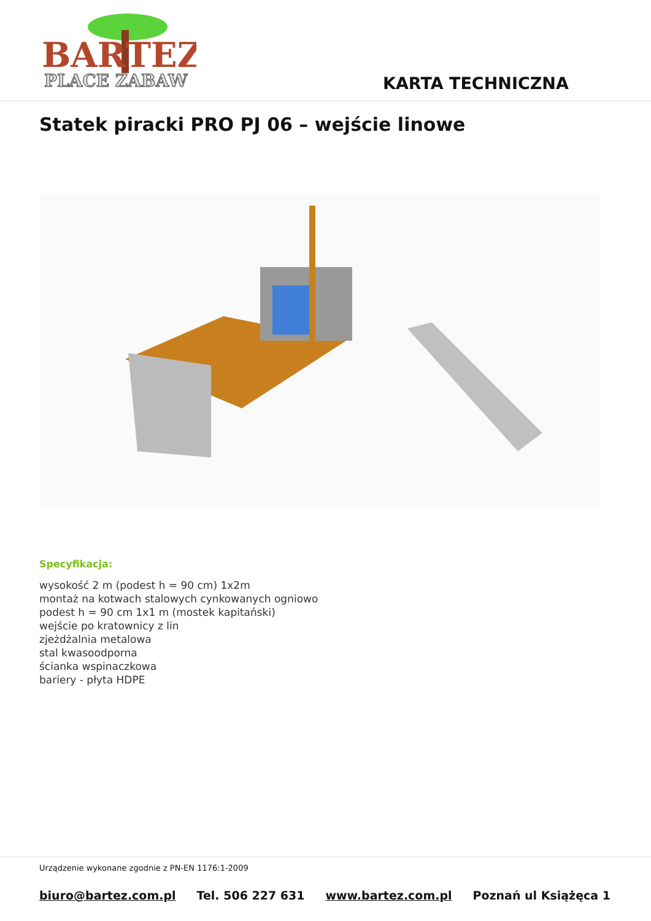BARTEZ
PLACE ZABAW
KARTA TECHNICZNA
Statek piracki PRO PJ 06 – wejście linowe
Specyfikacja:
wysokość 2 m (podest h = 90 cm) 1x2m
montaż na kotwach stalowych cynkowanych ogniowo
podest h = 90 cm 1x1 m (mostek kapitański)
wejście po kratownicy z lin
zjeżdżalnia metalowa
stal kwasoodporna
ścianka wspinaczkowa
bariery - płyta HDPE
Urządzenie wykonane zgodnie z PN-EN 1176:1-2009
biuro@bartez.com.pl Tel. 506 227 631 www.bartez.com.pl Poznań ul Książęca 1